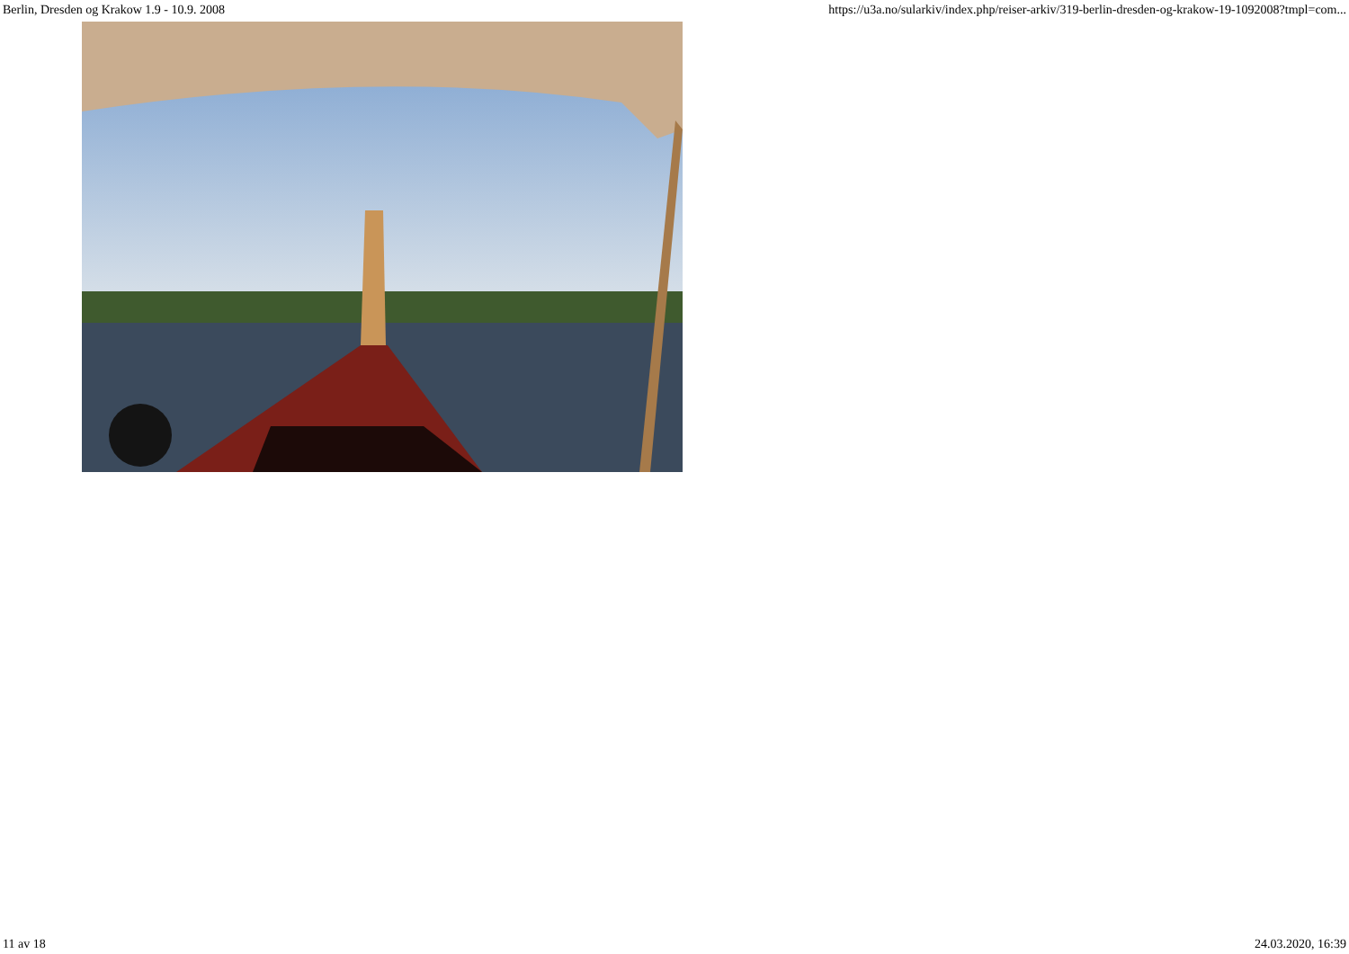Berlin, Dresden og Krakow 1.9 - 10.9. 2008 https://u3a.no/sularkiv/index.php/reiser-arkiv/319-berlin-dresden-og-krakow-19-1092008?tmpl=com...
11 av 18 24.03.2020, 16:39